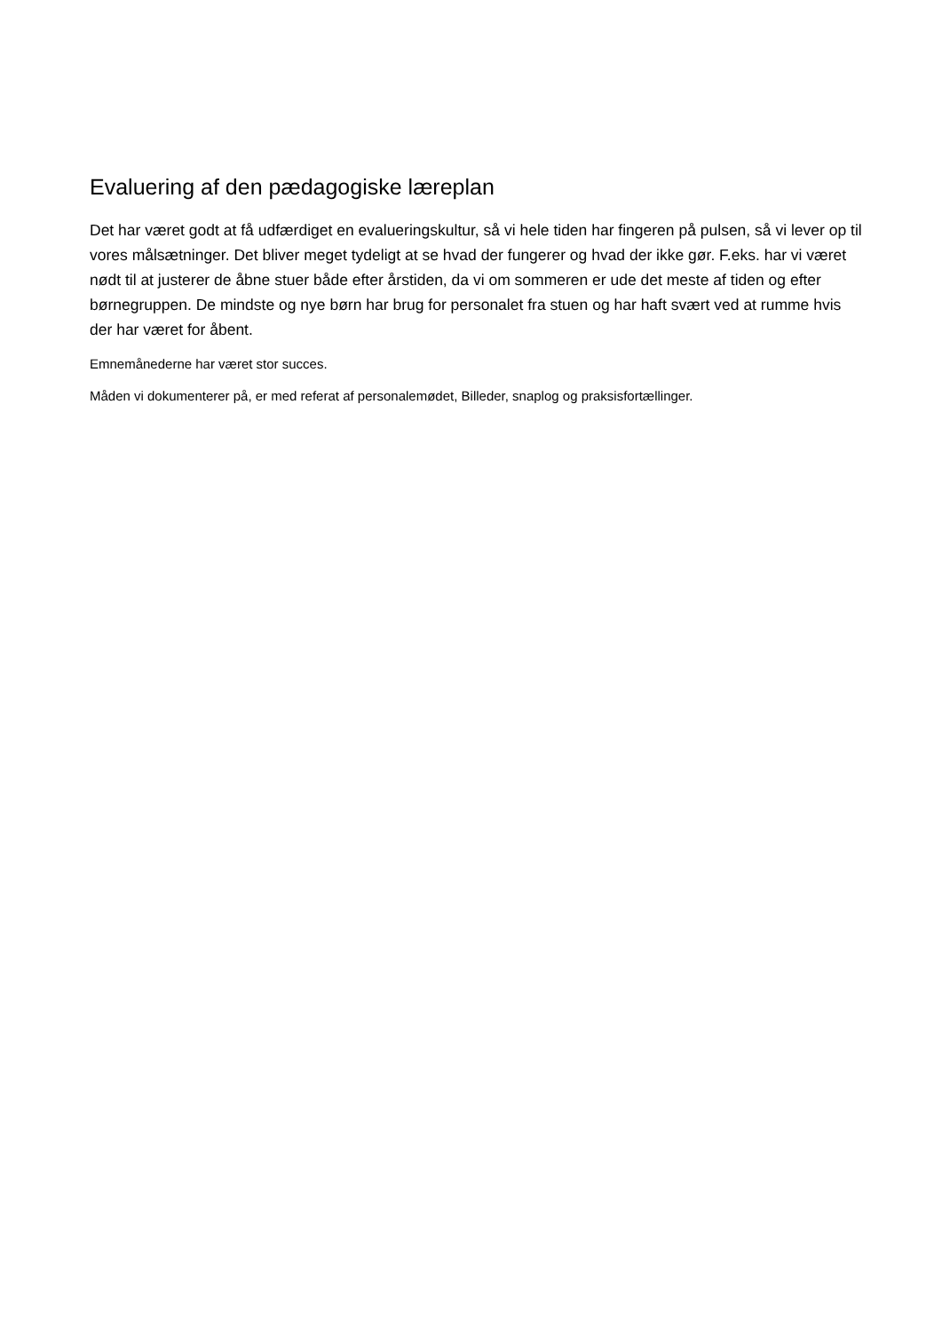Evaluering af den pædagogiske læreplan
Det har været godt at få udfærdiget en evalueringskultur, så vi hele tiden har fingeren på pulsen, så vi lever op til vores målsætninger. Det bliver meget tydeligt at se hvad der fungerer og hvad der ikke gør. F.eks. har vi været nødt til at justerer de åbne stuer både efter årstiden, da vi om sommeren er ude det meste af tiden og efter børnegruppen. De mindste og nye børn har brug for personalet fra stuen og har haft svært ved at rumme hvis der har været for åbent.
Emnemånederne har været stor succes.
Måden vi dokumenterer på, er med referat af personalemødet, Billeder, snaplog og praksisfortællinger.